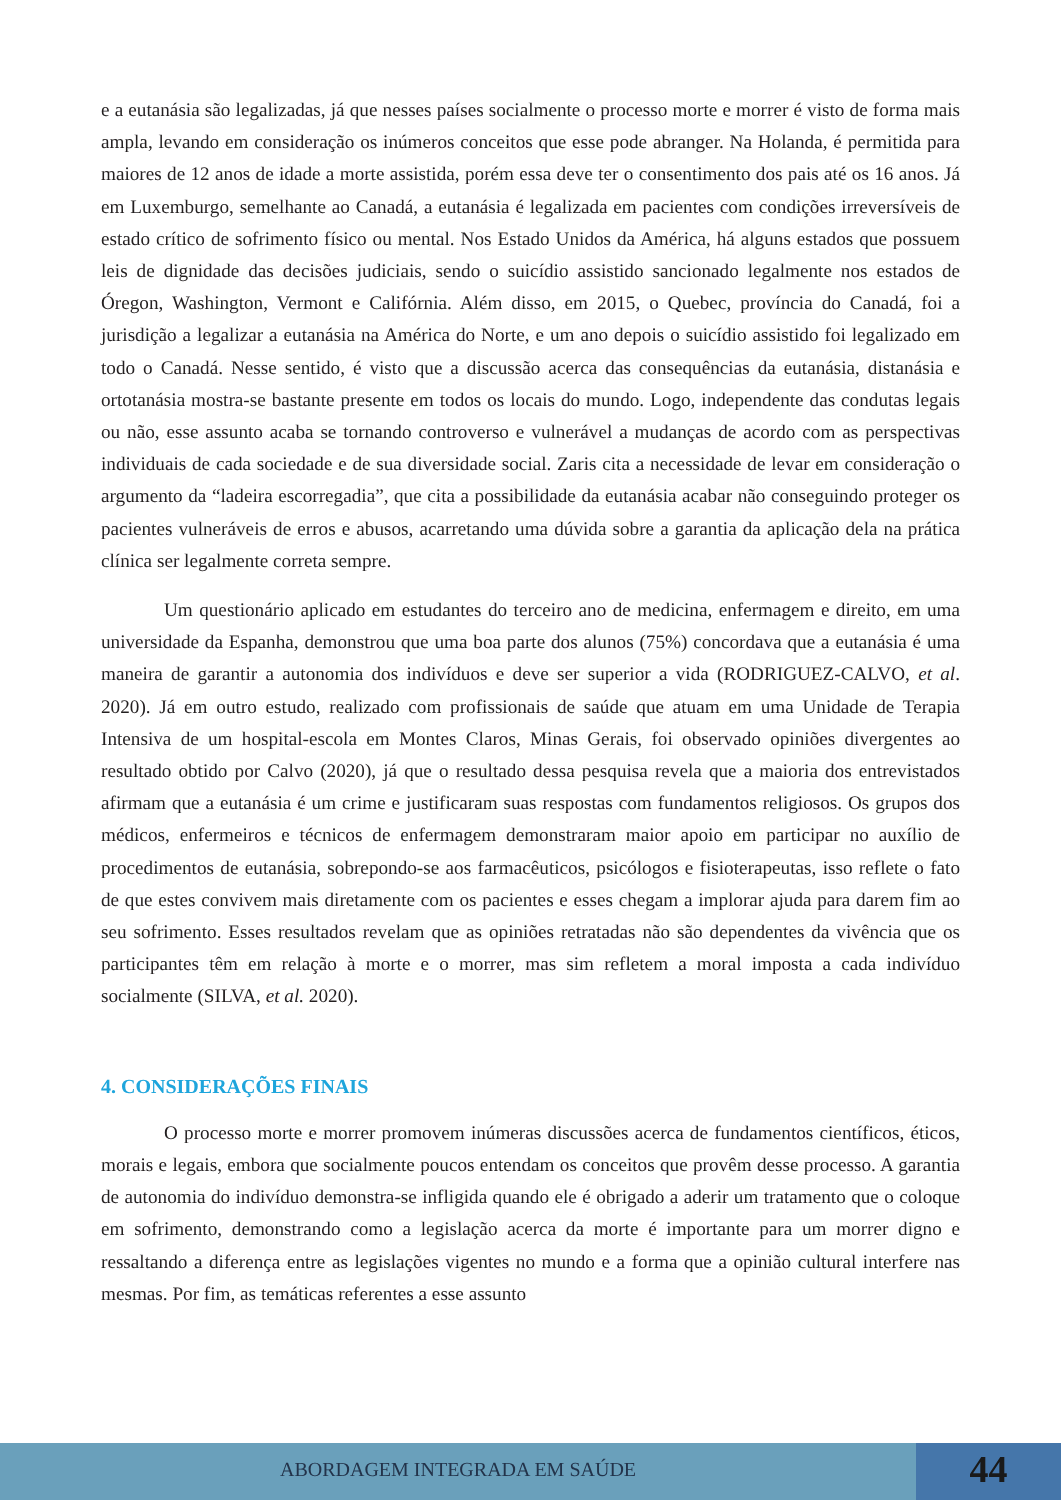e a eutanásia são legalizadas, já que nesses países socialmente o processo morte e morrer é visto de forma mais ampla, levando em consideração os inúmeros conceitos que esse pode abranger. Na Holanda, é permitida para maiores de 12 anos de idade a morte assistida, porém essa deve ter o consentimento dos pais até os 16 anos. Já em Luxemburgo, semelhante ao Canadá, a eutanásia é legalizada em pacientes com condições irreversíveis de estado crítico de sofrimento físico ou mental. Nos Estado Unidos da América, há alguns estados que possuem leis de dignidade das decisões judiciais, sendo o suicídio assistido sancionado legalmente nos estados de Óregon, Washington, Vermont e Califórnia. Além disso, em 2015, o Quebec, província do Canadá, foi a jurisdição a legalizar a eutanásia na América do Norte, e um ano depois o suicídio assistido foi legalizado em todo o Canadá. Nesse sentido, é visto que a discussão acerca das consequências da eutanásia, distanásia e ortotanásia mostra-se bastante presente em todos os locais do mundo. Logo, independente das condutas legais ou não, esse assunto acaba se tornando controverso e vulnerável a mudanças de acordo com as perspectivas individuais de cada sociedade e de sua diversidade social. Zaris cita a necessidade de levar em consideração o argumento da “ladeira escorregadia”, que cita a possibilidade da eutanásia acabar não conseguindo proteger os pacientes vulneráveis de erros e abusos, acarretando uma dúvida sobre a garantia da aplicação dela na prática clínica ser legalmente correta sempre.
Um questionário aplicado em estudantes do terceiro ano de medicina, enfermagem e direito, em uma universidade da Espanha, demonstrou que uma boa parte dos alunos (75%) concordava que a eutanásia é uma maneira de garantir a autonomia dos indivíduos e deve ser superior a vida (RODRIGUEZ-CALVO, et al. 2020). Já em outro estudo, realizado com profissionais de saúde que atuam em uma Unidade de Terapia Intensiva de um hospital-escola em Montes Claros, Minas Gerais, foi observado opiniões divergentes ao resultado obtido por Calvo (2020), já que o resultado dessa pesquisa revela que a maioria dos entrevistados afirmam que a eutanásia é um crime e justificaram suas respostas com fundamentos religiosos. Os grupos dos médicos, enfermeiros e técnicos de enfermagem demonstraram maior apoio em participar no auxílio de procedimentos de eutanásia, sobrepondo-se aos farmacêuticos, psicólogos e fisioterapeutas, isso reflete o fato de que estes convivem mais diretamente com os pacientes e esses chegam a implorar ajuda para darem fim ao seu sofrimento. Esses resultados revelam que as opiniões retratadas não são dependentes da vivência que os participantes têm em relação à morte e o morrer, mas sim refletem a moral imposta a cada indivíduo socialmente (SILVA, et al. 2020).
4. CONSIDERAÇÕES FINAIS
O processo morte e morrer promovem inúmeras discussões acerca de fundamentos científicos, éticos, morais e legais, embora que socialmente poucos entendam os conceitos que provêm desse processo. A garantia de autonomia do indivíduo demonstra-se infligida quando ele é obrigado a aderir um tratamento que o coloque em sofrimento, demonstrando como a legislação acerca da morte é importante para um morrer digno e ressaltando a diferença entre as legislações vigentes no mundo e a forma que a opinião cultural interfere nas mesmas. Por fim, as temáticas referentes a esse assunto
ABORDAGEM INTEGRADA EM SAÚDE
44